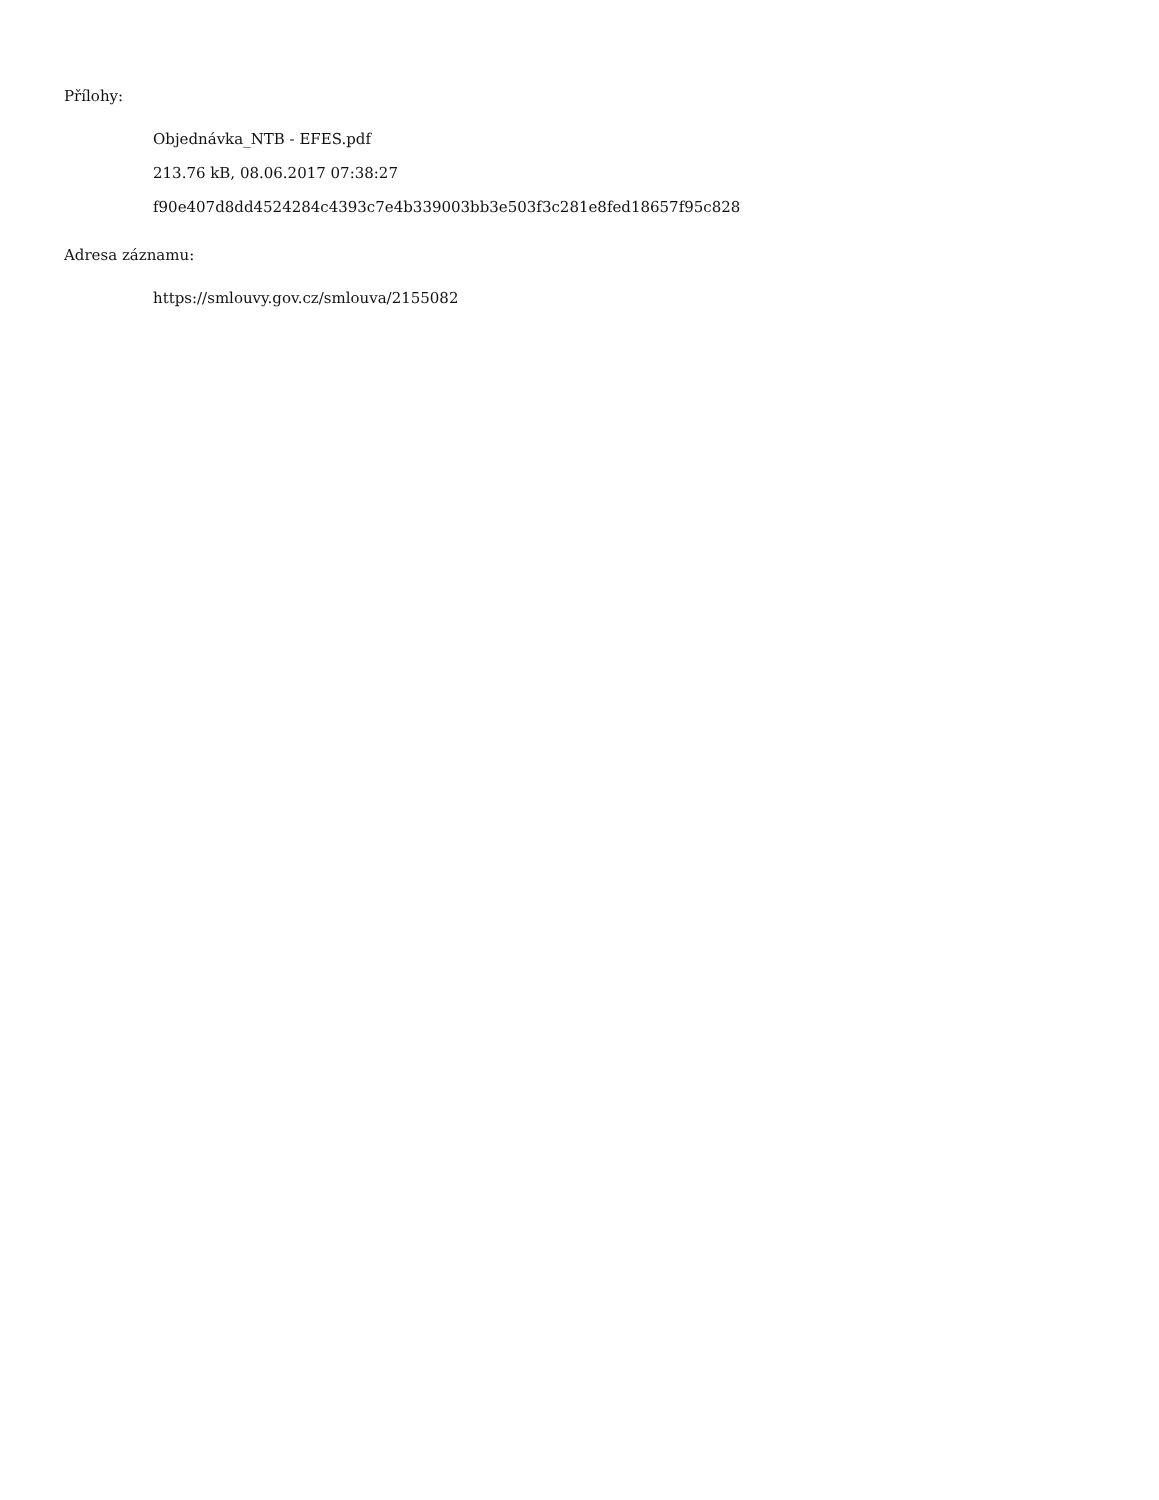Přílohy:
Objednávka_NTB - EFES.pdf
213.76 kB, 08.06.2017 07:38:27
f90e407d8dd4524284c4393c7e4b339003bb3e503f3c281e8fed18657f95c828
Adresa záznamu:
https://smlouvy.gov.cz/smlouva/2155082